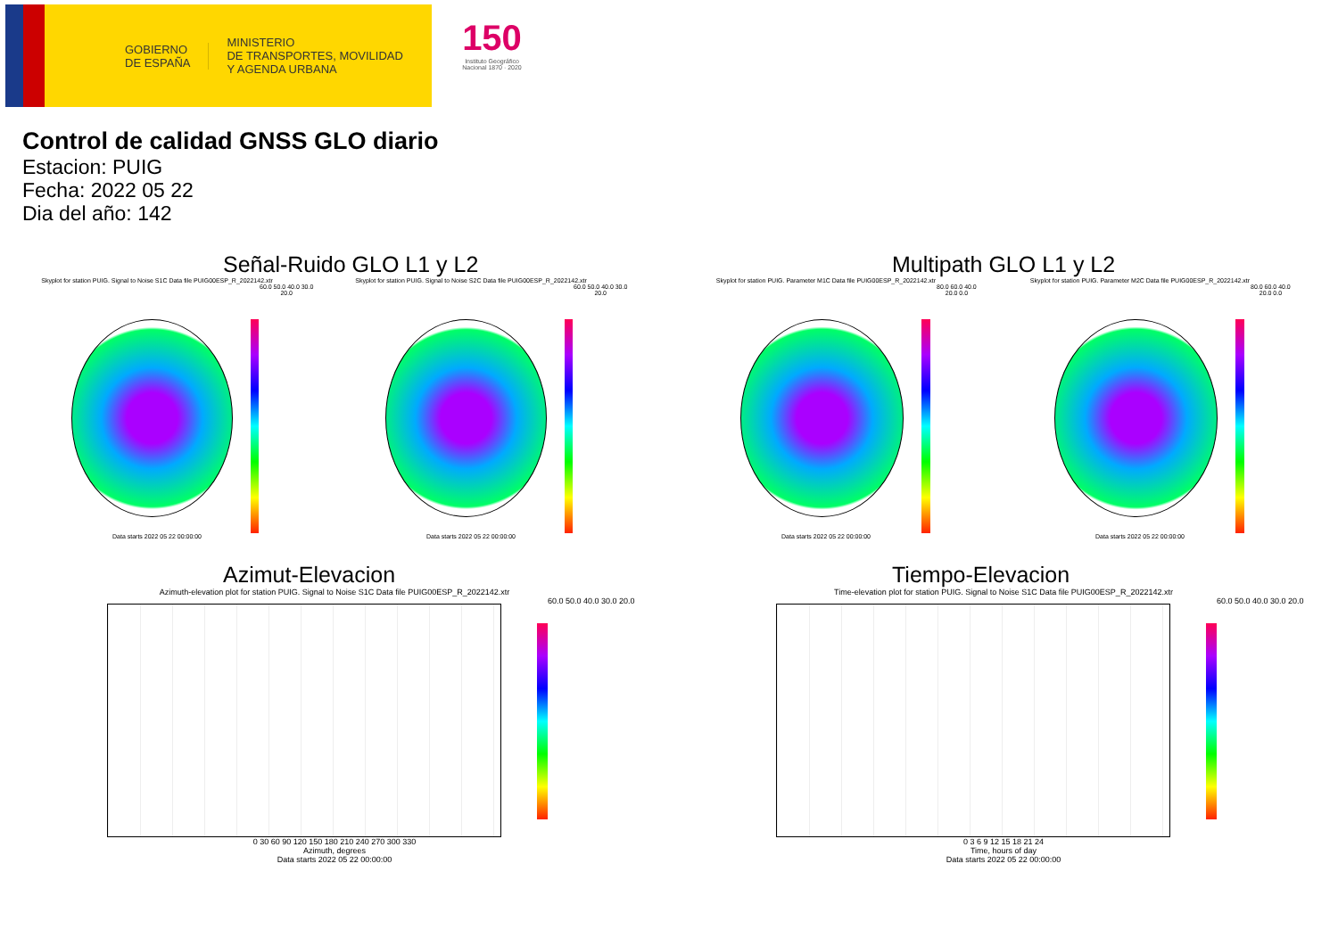GOBIERNO
DE ESPAÑA
MINISTERIO
DE TRANSPORTES, MOVILIDAD
Y AGENDA URBANA
150
Instituto Geográfico Nacional 1870 · 2020
Control de calidad GNSS GLO diario
Estacion: PUIG
Fecha: 2022 05 22
Dia del año: 142
Señal-Ruido GLO L1 y L2
Skyplot for station PUIG. Signal to Noise S1C Data file PUIG00ESP_R_2022142.xtr
60.0 50.0 40.0 30.0 20.0
Data starts 2022 05 22 00:00:00
Skyplot for station PUIG. Signal to Noise S2C Data file PUIG00ESP_R_2022142.xtr
60.0 50.0 40.0 30.0 20.0
Data starts 2022 05 22 00:00:00
Multipath GLO L1 y L2
Skyplot for station PUIG. Parameter M1C Data file PUIG00ESP_R_2022142.xtr
80.0 60.0 40.0 20.0 0.0
Data starts 2022 05 22 00:00:00
Skyplot for station PUIG. Parameter M2C Data file PUIG00ESP_R_2022142.xtr
80.0 60.0 40.0 20.0 0.0
Data starts 2022 05 22 00:00:00
Azimut-Elevacion
Azimuth-elevation plot for station PUIG. Signal to Noise S1C Data file PUIG00ESP_R_2022142.xtr
60.0 50.0 40.0 30.0 20.0
0 30 60 90 120 150 180 210 240 270 300 330
Azimuth, degrees
Data starts 2022 05 22 00:00:00
Tiempo-Elevacion
Time-elevation plot for station PUIG. Signal to Noise S1C Data file PUIG00ESP_R_2022142.xtr
60.0 50.0 40.0 30.0 20.0
0 3 6 9 12 15 18 21 24
Time, hours of day
Data starts 2022 05 22 00:00:00